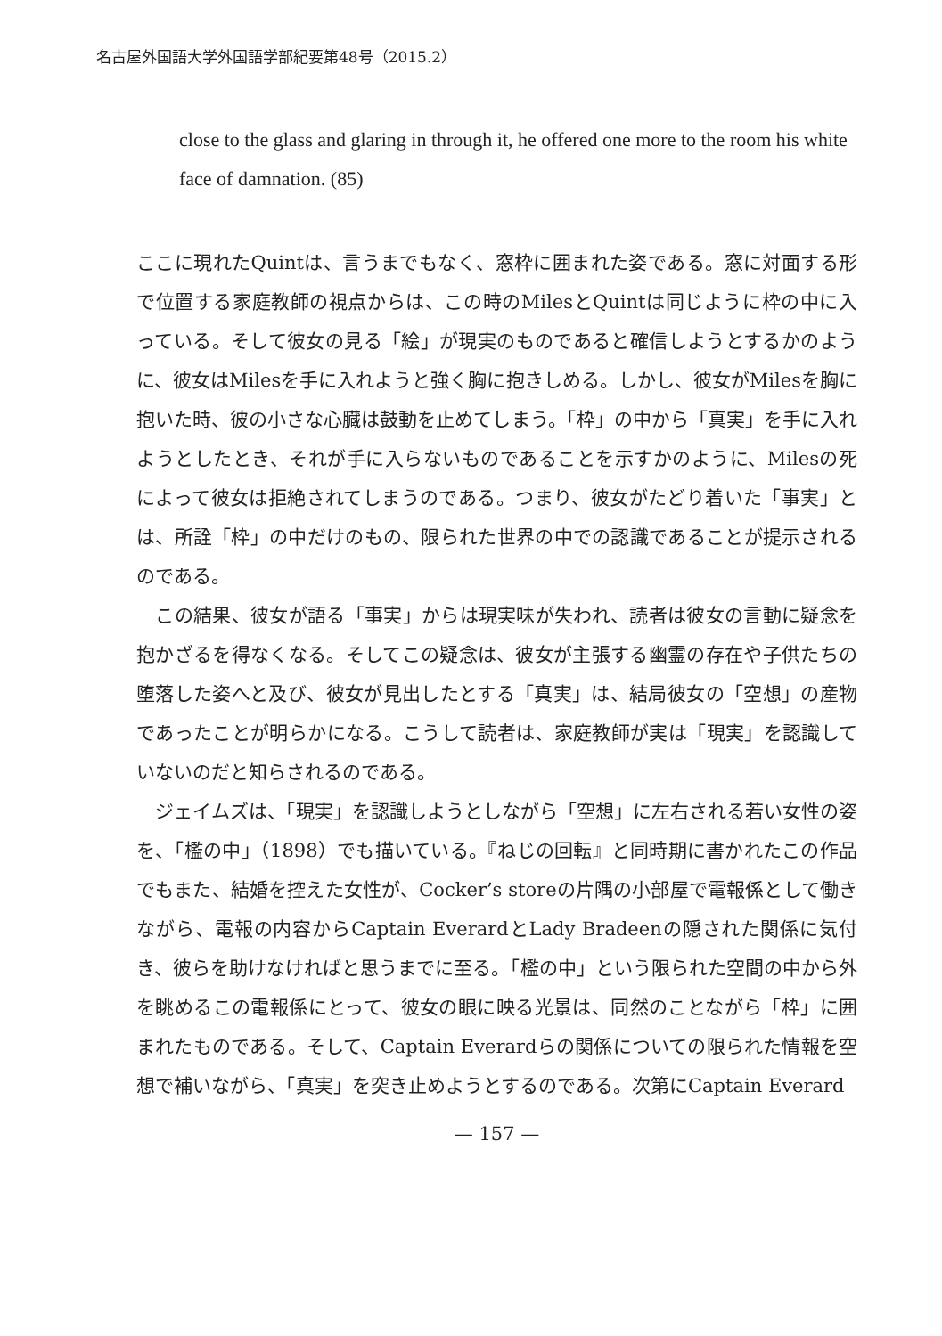名古屋外国語大学外国語学部紀要第48号（2015.2）
close to the glass and glaring in through it, he offered one more to the room his white face of damnation. (85)
ここに現れたQuintは、言うまでもなく、窓枠に囲まれた姿である。窓に対面する形で位置する家庭教師の視点からは、この時のMilesとQuintは同じように枠の中に入っている。そして彼女の見る「絵」が現実のものであると確信しようとするかのように、彼女はMilesを手に入れようと強く胸に抱きしめる。しかし、彼女がMilesを胸に抱いた時、彼の小さな心臓は鼓動を止めてしまう。「枠」の中から「真実」を手に入れようとしたとき、それが手に入らないものであることを示すかのように、Milesの死によって彼女は拒絶されてしまうのである。つまり、彼女がたどり着いた「事実」とは、所詮「枠」の中だけのもの、限られた世界の中での認識であることが提示されるのである。
　この結果、彼女が語る「事実」からは現実味が失われ、読者は彼女の言動に疑念を抱かざるを得なくなる。そしてこの疑念は、彼女が主張する幽霊の存在や子供たちの堕落した姿へと及び、彼女が見出したとする「真実」は、結局彼女の「空想」の産物であったことが明らかになる。こうして読者は、家庭教師が実は「現実」を認識していないのだと知らされるのである。
　ジェイムズは、「現実」を認識しようとしながら「空想」に左右される若い女性の姿を、「檻の中」（1898）でも描いている。『ねじの回転』と同時期に書かれたこの作品でもまた、結婚を控えた女性が、Cocker’s storeの片隅の小部屋で電報係として働きながら、電報の内容からCaptain EverardとLady Bradeenの隠された関係に気付き、彼らを助けなければと思うまでに至る。「檻の中」という限られた空間の中から外を眺めるこの電報係にとって、彼女の眼に映る光景は、同然のことながら「枠」に囲まれたものである。そして、Captain Everardらの関係についての限られた情報を空想で補いながら、「真実」を突き止めようとするのである。次第にCaptain Everard
— 157 —